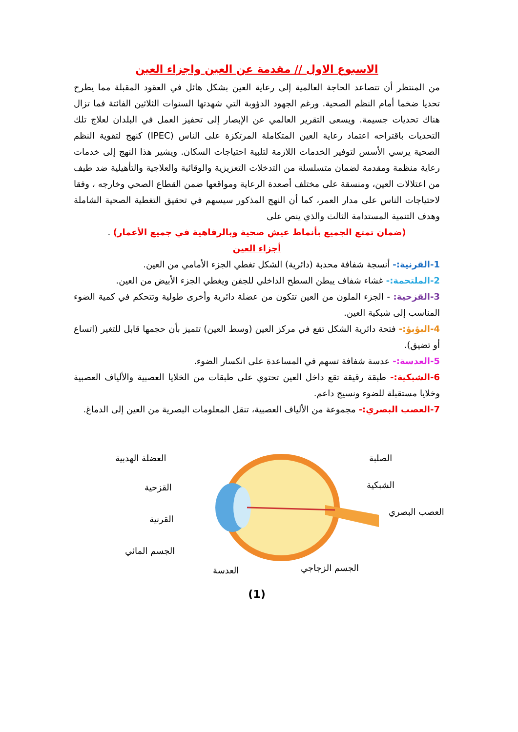الاسبوع الاول // مقدمة عن العين واجزاء العين
من المنتظر أن تتصاعد الحاجة العالمية إلى رعاية العين بشكل هائل في العقود المقبلة مما يطرح تحديا ضخما أمام النظم الصحية. ورغم الجهود الدؤوبة التي شهدتها السنوات الثلاثين الفائتة فما تزال هناك تحديات جسيمة. ويسعى التقرير العالمي عن الإبصار إلى تحفيز العمل في البلدان لعلاج تلك التحديات باقتراحه اعتماد رعاية العين المتكاملة المرتكزة على الناس (IPEC) كنهج لتقوية النظم الصحية يرسي الأسس لتوفير الخدمات اللازمة لتلبية احتياجات السكان. ويشير هذا النهج إلى خدمات رعاية منظمة ومقدمة لضمان متسلسلة من التدخلات التعزيزية والوقائية والعلاجية والتأهيلية ضد طيف من اعتلالات العين، ومنسقة على مختلف أصعدة الرعاية ومواقعها ضمن القطاع الصحي وخارجه ، وفقا لاحتياجات الناس على مدار العمر، كما أن النهج المذكور سيسهم في تحقيق التغطية الصحية الشاملة وهدف التنمية المستدامة الثالث والذي ينص على
(ضمان تمتع الجميع بأنماط عيش صحية وبالرفاهية في جميع الأعمار) .
أجزاء العين
1-القرنية:- أنسجة شفافة محدبة (دائرية) الشكل تغطي الجزء الأمامي من العين.
2-الملتحمة:- غشاء شفاف يبطن السطح الداخلي للجفن ويغطي الجزء الأبيض من العين.
3-القزحية: - الجزء الملون من العين تتكون من عضلة دائرية وأخرى طولية وتتحكم في كمية الضوء المناسب إلى شبكية العين.
4-البؤبؤ:- فتحة دائرية الشكل تقع في مركز العين (وسط العين) تتميز بأن حجمها قابل للتغير (اتساع أو تضيق).
5-العدسة:- عدسة شفافة تسهم في المساعدة على انكسار الضوء.
6-الشبكية:- طبقة رقيقة تقع داخل العين تحتوي على طبقات من الخلايا العصبية والألياف العصبية وخلايا مستقبلة للضوء ونسيج داعم.
7-العصب البصري:- مجموعة من الألياف العصبية، تنقل المعلومات البصرية من العين إلى الدماغ.
الصلبة
الشبكية
العصب البصري
العضلة الهدبية
القزحية
القرنية
الجسم المائي
العدسة
الجسم الزجاجي
(1)